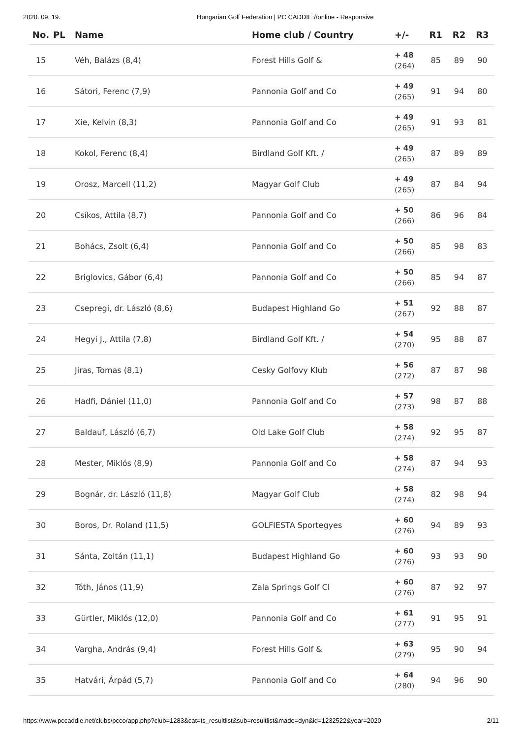2020. 09. 19. Hungarian Golf Federation | PC CADDIE://online - Responsive
| No. | PL | Name | Home club / Country | +/- | R1 | R2 | R3 |
| --- | --- | --- | --- | --- | --- | --- | --- |
| 15 | | Véh, Balázs (8,4) | Forest Hills Golf & | + 48 (264) | 85 | 89 | 90 |
| 16 | | Sátori, Ferenc (7,9) | Pannonia Golf and Co | + 49 (265) | 91 | 94 | 80 |
| 17 | | Xie, Kelvin (8,3) | Pannonia Golf and Co | + 49 (265) | 91 | 93 | 81 |
| 18 | | Kokol, Ferenc (8,4) | Birdland Golf Kft. / | + 49 (265) | 87 | 89 | 89 |
| 19 | | Orosz, Marcell (11,2) | Magyar Golf Club | + 49 (265) | 87 | 84 | 94 |
| 20 | | Csíkos, Attila (8,7) | Pannonia Golf and Co | + 50 (266) | 86 | 96 | 84 |
| 21 | | Bohács, Zsolt (6,4) | Pannonia Golf and Co | + 50 (266) | 85 | 98 | 83 |
| 22 | | Briglovics, Gábor (6,4) | Pannonia Golf and Co | + 50 (266) | 85 | 94 | 87 |
| 23 | | Csepregi, dr. László (8,6) | Budapest Highland Go | + 51 (267) | 92 | 88 | 87 |
| 24 | | Hegyi J., Attila (7,8) | Birdland Golf Kft. / | + 54 (270) | 95 | 88 | 87 |
| 25 | | Jiras, Tomas (8,1) | Cesky Golfovy Klub | + 56 (272) | 87 | 87 | 98 |
| 26 | | Hadfi, Dániel (11,0) | Pannonia Golf and Co | + 57 (273) | 98 | 87 | 88 |
| 27 | | Baldauf, László (6,7) | Old Lake Golf Club | + 58 (274) | 92 | 95 | 87 |
| 28 | | Mester, Miklós (8,9) | Pannonia Golf and Co | + 58 (274) | 87 | 94 | 93 |
| 29 | | Bognár, dr. László (11,8) | Magyar Golf Club | + 58 (274) | 82 | 98 | 94 |
| 30 | | Boros, Dr. Roland (11,5) | GOLFIESTA Sportegyes | + 60 (276) | 94 | 89 | 93 |
| 31 | | Sánta, Zoltán (11,1) | Budapest Highland Go | + 60 (276) | 93 | 93 | 90 |
| 32 | | Tóth, János (11,9) | Zala Springs Golf Cl | + 60 (276) | 87 | 92 | 97 |
| 33 | | Gürtler, Miklós (12,0) | Pannonia Golf and Co | + 61 (277) | 91 | 95 | 91 |
| 34 | | Vargha, András (9,4) | Forest Hills Golf & | + 63 (279) | 95 | 90 | 94 |
| 35 | | Hatvári, Árpád (5,7) | Pannonia Golf and Co | + 64 (280) | 94 | 96 | 90 |
https://www.pccaddie.net/clubs/pcco/app.php?club=1283&cat=ts_resultlist&sub=resultlist&made=dyn&id=1232522&year=2020 2/11